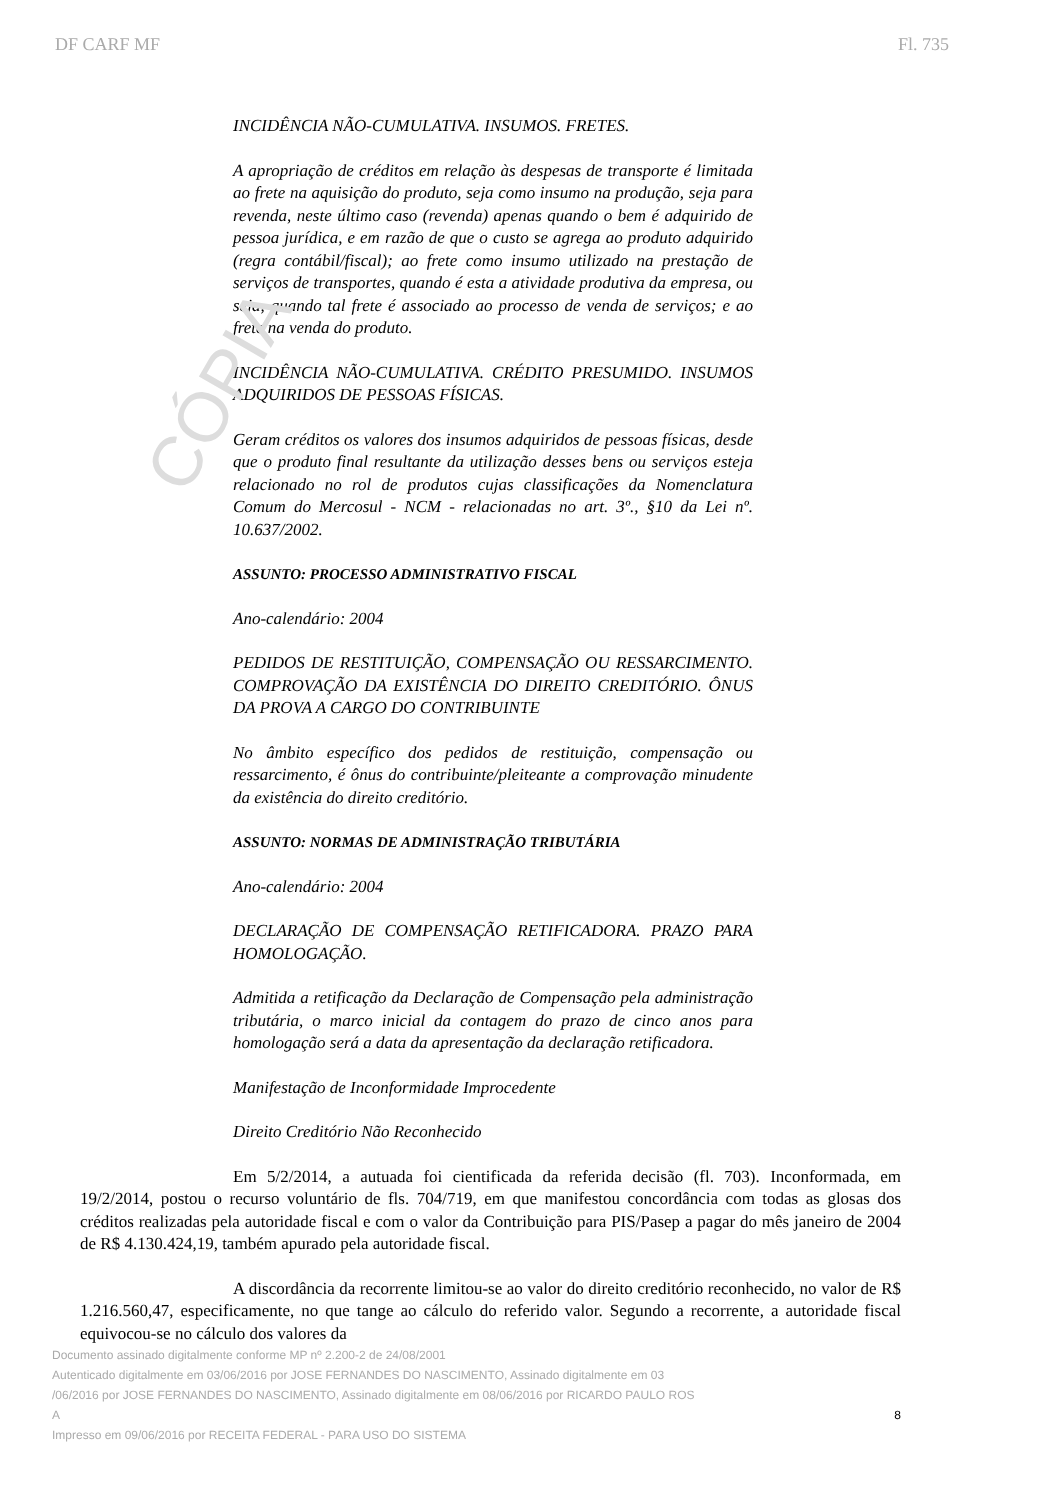CÓPIA
DF CARF MF Fl. 735
INCIDÊNCIA NÃO-CUMULATIVA. INSUMOS. FRETES.
A apropriação de créditos em relação às despesas de transporte é limitada ao frete na aquisição do produto, seja como insumo na produção, seja para revenda, neste último caso (revenda) apenas quando o bem é adquirido de pessoa jurídica, e em razão de que o custo se agrega ao produto adquirido (regra contábil/fiscal); ao frete como insumo utilizado na prestação de serviços de transportes, quando é esta a atividade produtiva da empresa, ou seja, quando tal frete é associado ao processo de venda de serviços; e ao frete na venda do produto.
INCIDÊNCIA NÃO-CUMULATIVA. CRÉDITO PRESUMIDO. INSUMOS ADQUIRIDOS DE PESSOAS FÍSICAS.
Geram créditos os valores dos insumos adquiridos de pessoas físicas, desde que o produto final resultante da utilização desses bens ou serviços esteja relacionado no rol de produtos cujas classificações da Nomenclatura Comum do Mercosul - NCM - relacionadas no art. 3º., §10 da Lei nº. 10.637/2002.
ASSUNTO: PROCESSO ADMINISTRATIVO FISCAL
Ano-calendário: 2004
PEDIDOS DE RESTITUIÇÃO, COMPENSAÇÃO OU RESSARCIMENTO. COMPROVAÇÃO DA EXISTÊNCIA DO DIREITO CREDITÓRIO. ÔNUS DA PROVA A CARGO DO CONTRIBUINTE
No âmbito específico dos pedidos de restituição, compensação ou ressarcimento, é ônus do contribuinte/pleiteante a comprovação minudente da existência do direito creditório.
ASSUNTO: NORMAS DE ADMINISTRAÇÃO TRIBUTÁRIA
Ano-calendário: 2004
DECLARAÇÃO DE COMPENSAÇÃO RETIFICADORA. PRAZO PARA HOMOLOGAÇÃO.
Admitida a retificação da Declaração de Compensação pela administração tributária, o marco inicial da contagem do prazo de cinco anos para homologação será a data da apresentação da declaração retificadora.
Manifestação de Inconformidade Improcedente
Direito Creditório Não Reconhecido
Em 5/2/2014, a autuada foi cientificada da referida decisão (fl. 703). Inconformada, em 19/2/2014, postou o recurso voluntário de fls. 704/719, em que manifestou concordância com todas as glosas dos créditos realizadas pela autoridade fiscal e com o valor da Contribuição para PIS/Pasep a pagar do mês janeiro de 2004 de R$ 4.130.424,19, também apurado pela autoridade fiscal.
A discordância da recorrente limitou-se ao valor do direito creditório reconhecido, no valor de R$ 1.216.560,47, especificamente, no que tange ao cálculo do referido valor. Segundo a recorrente, a autoridade fiscal equivocou-se no cálculo dos valores da
Documento assinado digitalmente conforme MP nº 2.200-2 de 24/08/2001
Autenticado digitalmente em 03/06/2016 por JOSE FERNANDES DO NASCIMENTO, Assinado digitalmente em 03
/06/2016 por JOSE FERNANDES DO NASCIMENTO, Assinado digitalmente em 08/06/2016 por RICARDO PAULO ROS
A 8
Impresso em 09/06/2016 por RECEITA FEDERAL - PARA USO DO SISTEMA